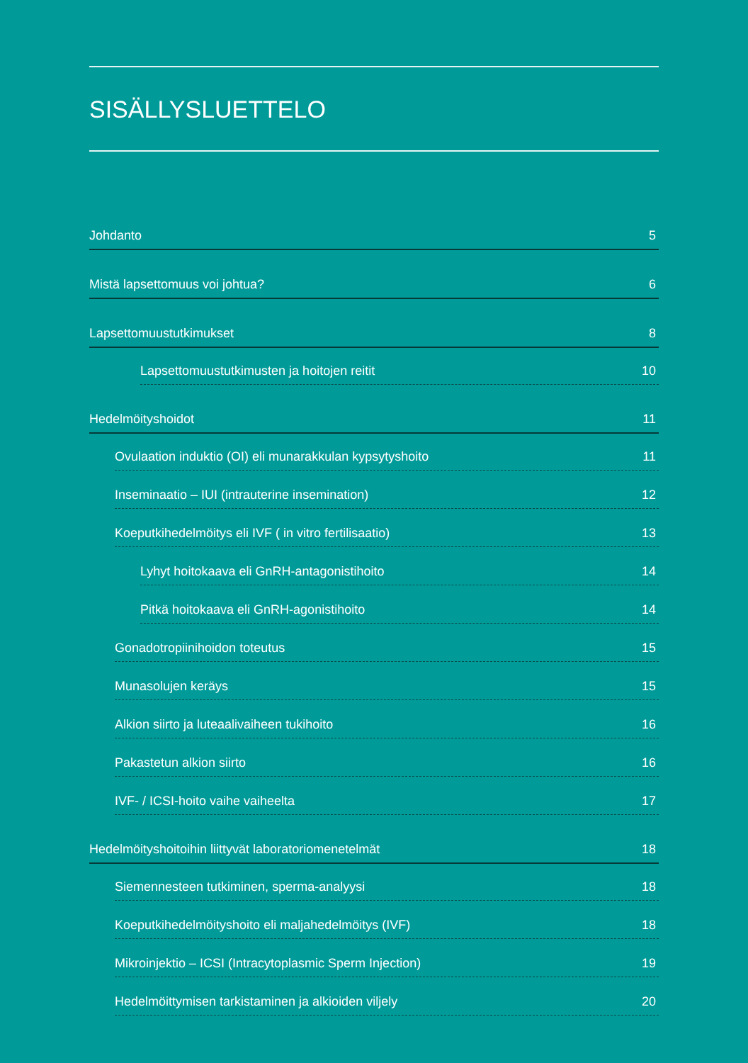SISÄLLYSLUETTELO
Johdanto 5
Mistä lapsettomuus voi johtua? 6
Lapsettomuustutkimukset 8
Lapsettomuustutkimusten ja hoitojen reitit 10
Hedelmöityshoidot 11
Ovulaation induktio (OI) eli munarakkulan kypsytyshoito 11
Inseminaatio – IUI (intrauterine insemination) 12
Koeputkihedelmöitys eli IVF ( in vitro fertilisaatio) 13
Lyhyt hoitokaava eli GnRH-antagonistihoito 14
Pitkä hoitokaava eli GnRH-agonistihoito 14
Gonadotropiinihoidon toteutus 15
Munasolujen keräys 15
Alkion siirto ja luteaalivaiheen tukihoito 16
Pakastetun alkion siirto 16
IVF- / ICSI-hoito vaihe vaiheelta 17
Hedelmöityshoitoihin liittyvät laboratoriomenetelmät 18
Siemennesteen tutkiminen, sperma-analyysi 18
Koeputkihedelmöityshoito eli maljahedelmöitys (IVF) 18
Mikroinjektio – ICSI (Intracytoplasmic Sperm Injection) 19
Hedelmöittymisen tarkistaminen ja alkioiden viljely 20